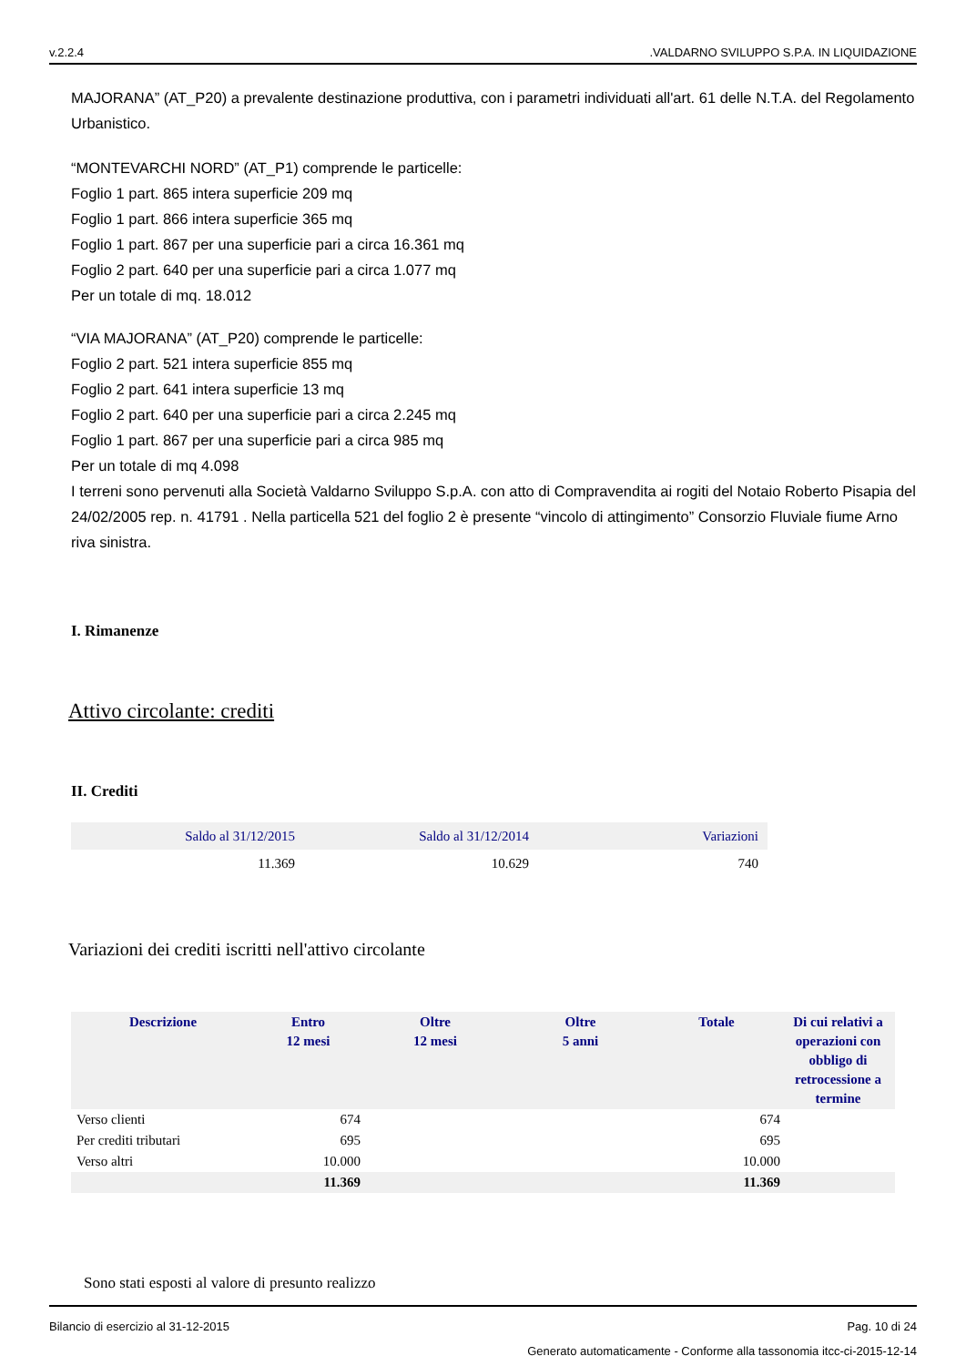v.2.2.4.VALDARNO SVILUPPO S.P.A. IN LIQUIDAZIONE
MAJORANA” (AT_P20) a prevalente destinazione produttiva, con i parametri individuati all'art. 61 delle N.T.A. del Regolamento Urbanistico.
“MONTEVARCHI NORD” (AT_P1) comprende le particelle:
Foglio 1 part. 865 intera superficie 209 mq
Foglio 1 part. 866 intera superficie 365 mq
Foglio 1 part. 867 per una superficie pari a circa 16.361 mq
Foglio 2 part. 640 per una superficie pari a circa 1.077 mq
Per un totale di mq. 18.012
“VIA MAJORANA” (AT_P20) comprende le particelle:
Foglio 2 part. 521 intera superficie 855 mq
Foglio 2 part. 641 intera superficie 13 mq
Foglio 2 part. 640 per una superficie pari a circa 2.245 mq
Foglio 1 part. 867 per una superficie pari a circa 985 mq
Per un totale di mq 4.098
I terreni sono pervenuti alla Società Valdarno Sviluppo S.p.A. con atto di Compravendita ai rogiti del Notaio Roberto Pisapia del 24/02/2005 rep. n. 41791 . Nella particella 521 del foglio 2 è presente “vincolo di attingimento” Consorzio Fluviale fiume Arno riva sinistra.
I. Rimanenze
Attivo circolante: crediti
II. Crediti
| Saldo al 31/12/2015 | Saldo al 31/12/2014 | Variazioni |
| 11.369 | 10.629 | 740 |
Variazioni dei crediti iscritti nell'attivo circolante
| Descrizione | Entro 12 mesi | Oltre 12 mesi | Oltre 5 anni | Totale | Di cui relativi a operazioni con obbligo di retrocessione a termine |
| --- | --- | --- | --- | --- | --- |
| Verso clienti | 674 | | | 674 | |
| Per crediti tributari | 695 | | | 695 | |
| Verso altri | 10.000 | | | 10.000 | |
| | 11.369 | | | 11.369 | |
Sono stati esposti al valore di presunto realizzo
Bilancio di esercizio al 31-12-2015 Pag. 10 di 24
Generato automaticamente - Conforme alla tassonomia itcc-ci-2015-12-14